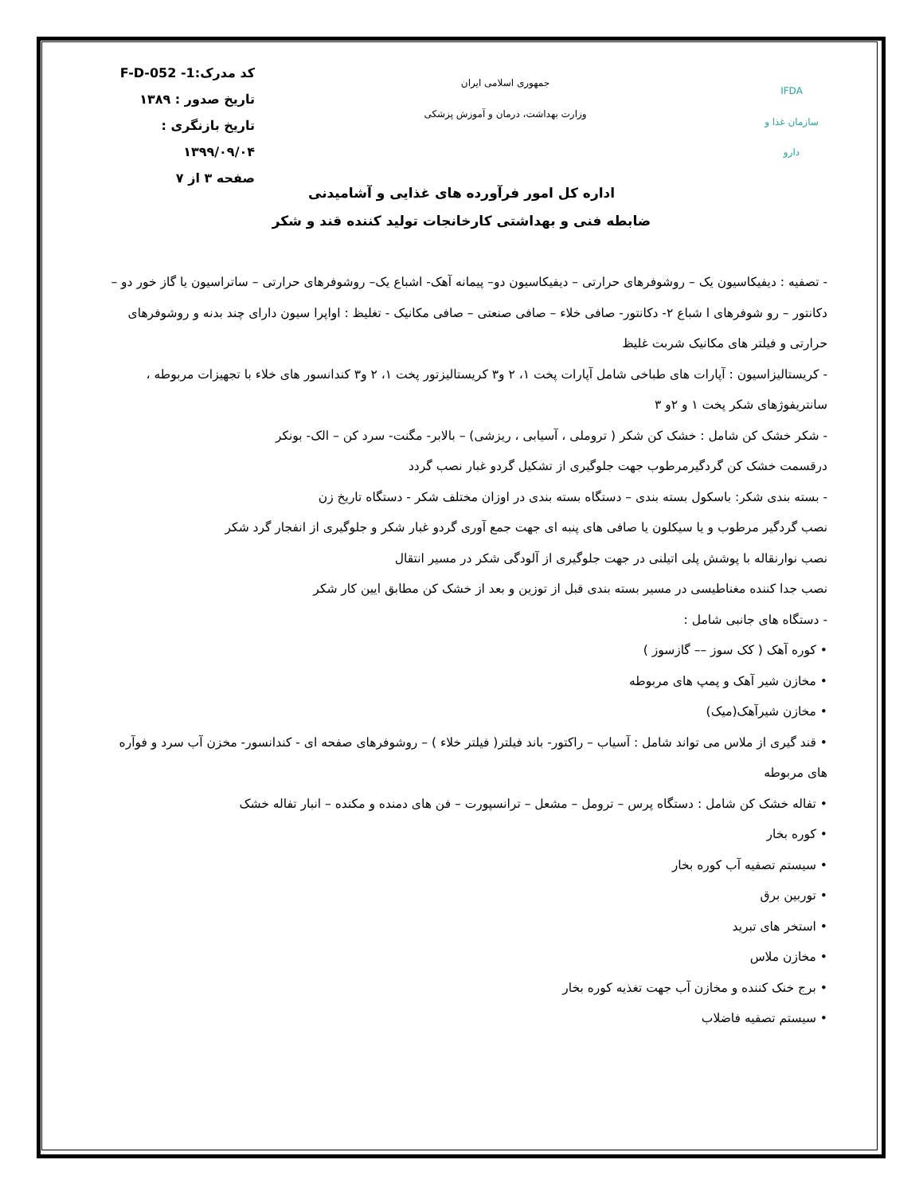IFDA
سازمان غذا و دارو
جمهوری اسلامی ایران
وزارت بهداشت، درمان و آموزش پزشکی
کد مدرک:F-D-052 -1
تاریخ صدور : ۱۳۸۹
تاریخ بازنگری : ۱۳۹۹/۰۹/۰۴
صفحه ۳ از ۷
اداره کل امور فرآورده های غذایی و آشامیدنی
ضابطه فنی و بهداشتی کارخانجات تولید کننده قند و شکر
- تصفیه : دیفیکاسیون یک – روشوفرهای حرارتی – دیفیکاسیون دو– پیمانه آهک- اشباع یک– روشوفرهای حرارتی – ساتراسیون یا گاز خور دو – دکانتور – رو شوفرهای ا شباع ۲- دکانتور- صافی خلاء – صافی صنعتی – صافی مکانیک - تغلیظ : اواپرا سیون دارای چند بدنه و روشوفرهای حرارتی و فیلتر های مکانیک شربت غلیظ
- کریستالیزاسیون : آپارات های طباخی شامل آپارات پخت ۱، ۲ و۳ کریستالیزتور پخت ۱، ۲ و۳ کندانسور های خلاء با تجهیزات مربوطه ، سانتریفوژهای شکر پخت ۱ و ۲و ۳
- شکر خشک کن شامل : خشک کن شکر ( تروملی ، آسیابی ، ریزشی) – بالابر- مگنت- سرد کن – الک- بونکر
درقسمت خشک کن گردگیرمرطوب جهت جلوگیری از تشکیل گردو غبار نصب گردد
- بسته بندی شکر: باسکول بسته بندی – دستگاه بسته بندی در اوزان مختلف شکر - دستگاه تاریخ زن
نصب گردگیر مرطوب و یا سیکلون یا صافی های پنبه ای جهت جمع آوری گردو غبار شکر و جلوگیری از انفجار گرد شکر
نصب نوارنقاله با پوشش پلی اتیلنی در جهت جلوگیری از آلودگی شکر در مسیر انتقال
نصب جدا کننده مغناطیسی در مسیر بسته بندی قبل از توزین و بعد از خشک کن مطابق ایین کار شکر
- دستگاه های جانبی شامل :
• کوره آهک ( کک سوز –– گازسوز )
• مخازن شیر آهک و پمپ های مربوطه
• مخازن شیرآهک(میک)
• قند گیری از ملاس می تواند شامل : آسیاب – راکتور- باند فیلتر( فیلتر خلاء ) – روشوفرهای صفحه ای - کندانسور- مخزن آب سرد و فوآره های مربوطه
• تفاله خشک کن شامل : دستگاه پرس – ترومل – مشعل – ترانسپورت – فن های دمنده و مکنده – انبار تفاله خشک
• کوره بخار
• سیستم تصفیه آب کوره بخار
• توربین برق
• استخر های تبرید
• مخازن ملاس
• برج خنک کننده و مخازن آب جهت تغذیه کوره بخار
• سیستم تصفیه فاضلاب